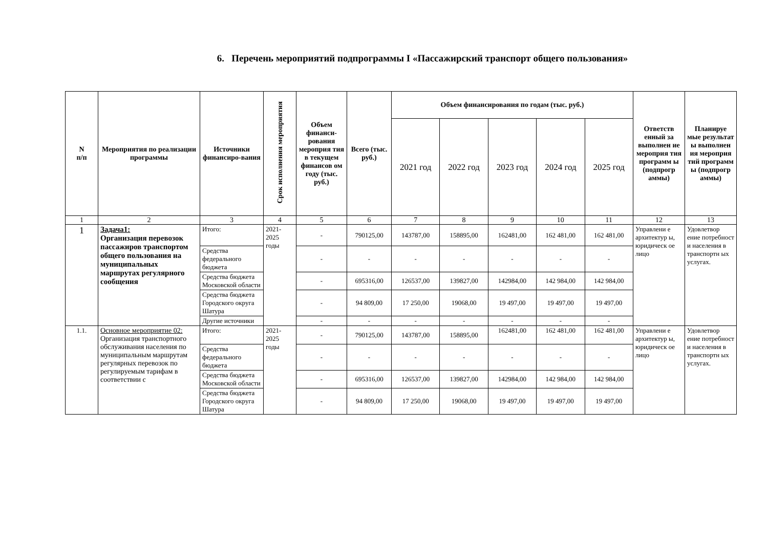6. Перечень мероприятий подпрограммы I «Пассажирский транспорт общего пользования»
| N п/п | Мероприятия по реализации программы | Источники финансиро-вания | Срок исполнения мероприятия | Объем финанси-рования мероприя тия в текущем финансов ом году (тыс. руб.) | Всего (тыс. руб.) | Объем финансирования по годам (тыс. руб.) | | | | | Ответств енный за выполнен ие мероприя тия программ ы (подпрогр аммы) | Планируе мые результат ы выполнен ия мероприя тий программ ы (подпрогр аммы) |
| --- | --- | --- | --- | --- | --- | --- | --- | --- | --- | --- | --- | --- |
| | | | | | | 2021 год | 2022 год | 2023 год | 2024 год | 2025 год | | |
| 1 | 2 | 3 | 4 | 5 | 6 | 7 | 8 | 9 | 10 | 11 | 12 | 13 |
| 1 | Задача1: Организация перевозок пассажиров транспортом общего пользования на муниципальных маршрутах регулярного сообщения | Итого: | 2021-2025 годы | - | 790125,00 | 143787,00 | 158895,00 | 162481,00 | 162 481,00 | 162 481,00 | Управлени е архитектур ы, юридическ ое лицо | Удовлетвор ение потребност и населения в транспортн ых услугах. |
| | | Средства федерального бюджета | | - | - | - | - | - | - | - | | |
| | | Средства бюджета Московской области | | - | 695316,00 | 126537,00 | 139827,00 | 142984,00 | 142 984,00 | 142 984,00 | | |
| | | Средства бюджета Городского округа Шатура | | - | 94 809,00 | 17 250,00 | 19068,00 | 19 497,00 | 19 497,00 | 19 497,00 | | |
| | | Другие источники | | - | - | - | - | - | - | - | | |
| 1.1. | Основное мероприятие 02: Организация транспортного обслуживания населения по муниципальным маршрутам регулярных перевозок по регулируемым тарифам в соответствии с | Итого: | 2021-2025 годы | - | 790125,00 | 143787,00 | 158895,00 | 162481,00 | 162 481,00 | 162 481,00 | Управлени е архитектур ы, юридическ ое лицо | Удовлетвор ение потребност и населения в транспортн ых услугах. |
| | | Средства федерального бюджета | | - | - | - | - | - | - | - | | |
| | | Средства бюджета Московской области | | - | 695316,00 | 126537,00 | 139827,00 | 142984,00 | 142 984,00 | 142 984,00 | | |
| | | Средства бюджета Городского округа Шатура | | - | 94 809,00 | 17 250,00 | 19068,00 | 19 497,00 | 19 497,00 | 19 497,00 | | |